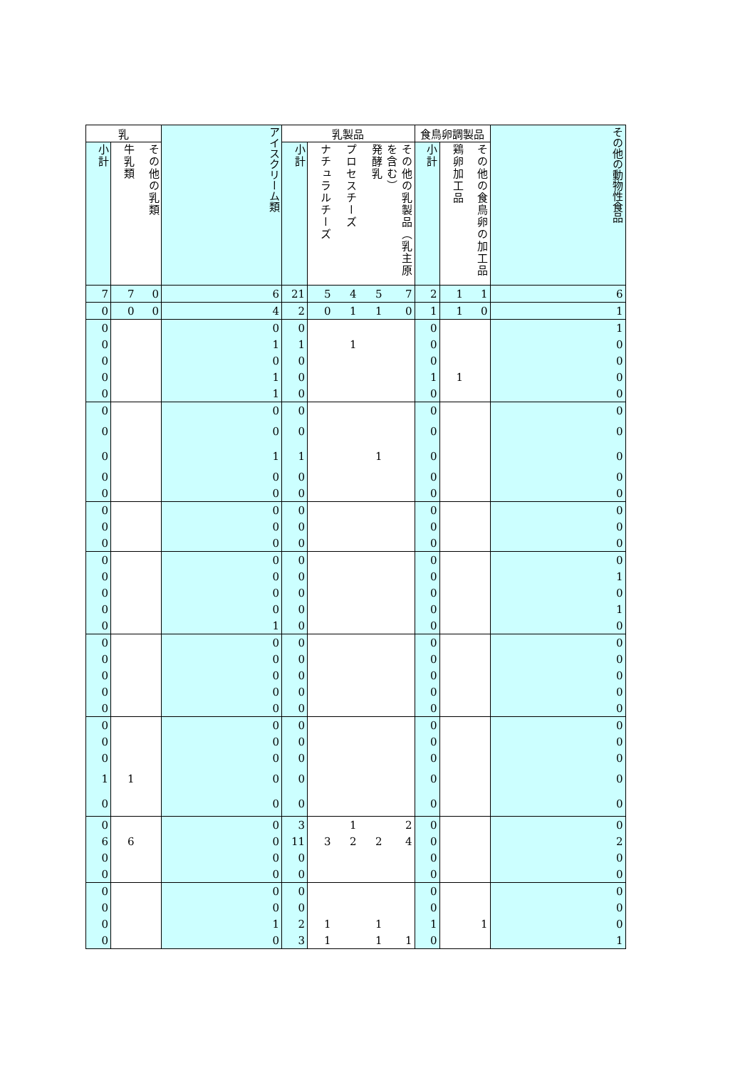| 乳 | | | アイスクリーム類 | 乳製品 | | | | | 食鳥卵調製品 | | | その他の動物性食品 |
| --- | --- | --- | --- | --- | --- | --- | --- | --- | --- | --- | --- | --- |
| 小計 | 牛乳類 | その他の乳類 | | 小計 | ナチュラルチーズ | プロセスチーズ | 発酵乳 | その他の乳製品（乳主原を含む） | 小計 | 鶏卵加工品 | その他の食鳥卵の加工品 | |
| 7 | 7 | 0 | 6 | 21 | 5 | 4 | 5 | 7 | 2 | 1 | 1 | 6 |
| 0 | 0 | 0 | 4 | 2 | 0 | 1 | 1 | 0 | 1 | 1 | 0 | 1 |
| 0 | | | 0 | 0 | | | | | 0 | | | 1 |
| 0 | | | 1 | 1 | | 1 | | | 0 | | | 0 |
| 0 | | | 0 | 0 | | | | | 0 | | | 0 |
| 0 | | | 1 | 0 | | | | | 1 | 1 | | 0 |
| 0 | | | 1 | 0 | | | | | 0 | | | 0 |
| 0 | | | 0 | 0 | | | | | 0 | | | 0 |
| 0 | | | 0 | 0 | | | | | 0 | | | 0 |
| 0 | | | 1 | 1 | | | 1 | | 0 | | | 0 |
| 0 | | | 0 | 0 | | | | | 0 | | | 0 |
| 0 | | | 0 | 0 | | | | | 0 | | | 0 |
| 0 | | | 0 | 0 | | | | | 0 | | | 0 |
| 0 | | | 0 | 0 | | | | | 0 | | | 0 |
| 0 | | | 0 | 0 | | | | | 0 | | | 0 |
| 0 | | | 0 | 0 | | | | | 0 | | | 0 |
| 0 | | | 0 | 0 | | | | | 0 | | | 1 |
| 0 | | | 0 | 0 | | | | | 0 | | | 0 |
| 0 | | | 0 | 0 | | | | | 0 | | | 1 |
| 0 | | | 1 | 0 | | | | | 0 | | | 0 |
| 0 | | | 0 | 0 | | | | | 0 | | | 0 |
| 0 | | | 0 | 0 | | | | | 0 | | | 0 |
| 0 | | | 0 | 0 | | | | | 0 | | | 0 |
| 0 | | | 0 | 0 | | | | | 0 | | | 0 |
| 0 | | | 0 | 0 | | | | | 0 | | | 0 |
| 0 | | | 0 | 0 | | | | | 0 | | | 0 |
| 0 | | | 0 | 0 | | | | | 0 | | | 0 |
| 0 | | | 0 | 0 | | | | | 0 | | | 0 |
| 1 | 1 | | 0 | 0 | | | | | 0 | | | 0 |
| 0 | | | 0 | 0 | | | | | 0 | | | 0 |
| 0 | | | 0 | 3 | | 1 | | 2 | 0 | | | 0 |
| 6 | 6 | | 0 | 11 | 3 | 2 | 2 | 4 | 0 | | | 2 |
| 0 | | | 0 | 0 | | | | | 0 | | | 0 |
| 0 | | | 0 | 0 | | | | | 0 | | | 0 |
| 0 | | | 0 | 0 | | | | | 0 | | | 0 |
| 0 | | | 0 | 0 | | | | | 0 | | | 0 |
| 0 | | | 1 | 2 | 1 | | 1 | | 1 | | 1 | 0 |
| 0 | | | 0 | 3 | 1 | | 1 | 1 | 0 | | | 1 |